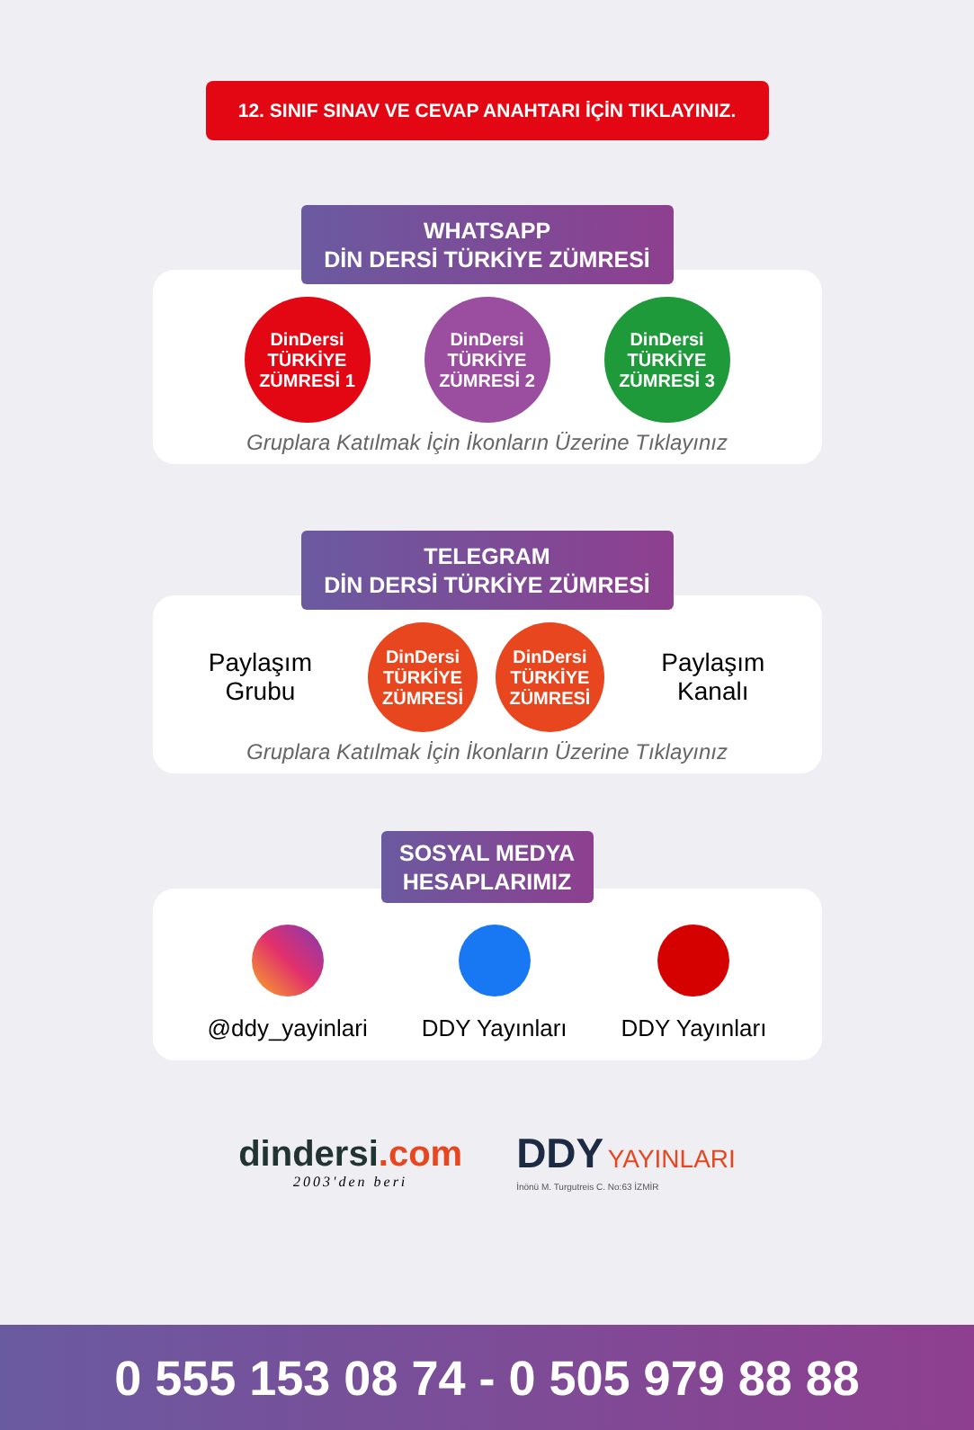12. SINIF SINAV VE CEVAP ANAHTARI İÇİN TIKLAYINIZ.
WHATSAPP
DİN DERSİ TÜRKİYE ZÜMRESİ
DinDersi
TÜRKİYE ZÜMRESİ 1
DinDersi
TÜRKİYE ZÜMRESİ 2
DinDersi
TÜRKİYE ZÜMRESİ 3
Gruplara Katılmak İçin İkonların Üzerine Tıklayınız
TELEGRAM
DİN DERSİ TÜRKİYE ZÜMRESİ
Paylaşım Grubu
DinDersi
TÜRKİYE ZÜMRESİ
DinDersi
TÜRKİYE ZÜMRESİ
Paylaşım Kanalı
Gruplara Katılmak İçin İkonların Üzerine Tıklayınız
SOSYAL MEDYA
HESAPLARIMIZ
@ddy_yayinlari DDY Yayınları DDY Yayınları
dindersi.com
2003'den beri
DDY YAYINLARI
İnönü M. Turgutreis C. No:63 İZMİR
0 555 153 08 74 - 0 505 979 88 88